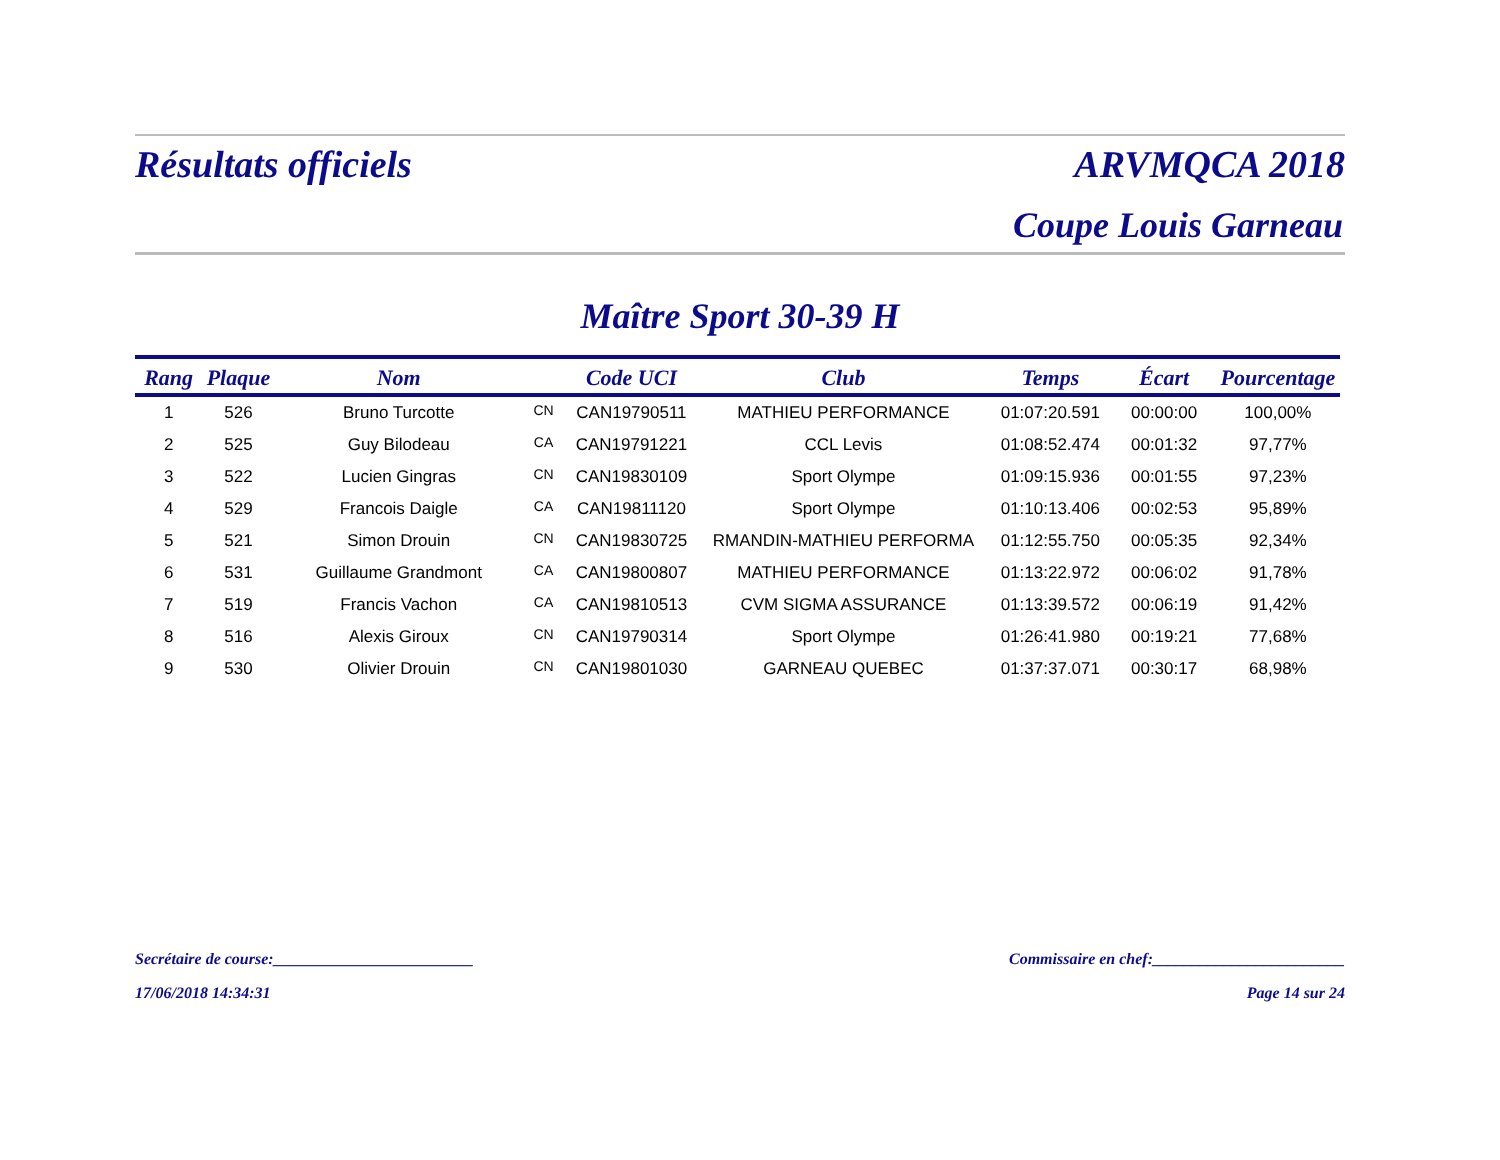Résultats officiels ARVMQCA 2018
Coupe Louis Garneau
Maître Sport 30-39 H
| Rang | Plaque | Nom | | Code UCI | Club | Temps | Écart | Pourcentage |
| --- | --- | --- | --- | --- | --- | --- | --- | --- |
| 1 | 526 | Bruno Turcotte | CN | CAN19790511 | MATHIEU PERFORMANCE | 01:07:20.591 | 00:00:00 | 100,00% |
| 2 | 525 | Guy Bilodeau | CA | CAN19791221 | CCL Levis | 01:08:52.474 | 00:01:32 | 97,77% |
| 3 | 522 | Lucien Gingras | CN | CAN19830109 | Sport Olympe | 01:09:15.936 | 00:01:55 | 97,23% |
| 4 | 529 | Francois Daigle | CA | CAN19811120 | Sport Olympe | 01:10:13.406 | 00:02:53 | 95,89% |
| 5 | 521 | Simon Drouin | CN | CAN19830725 | RMANDIN-MATHIEU PERFORMA | 01:12:55.750 | 00:05:35 | 92,34% |
| 6 | 531 | Guillaume Grandmont | CA | CAN19800807 | MATHIEU PERFORMANCE | 01:13:22.972 | 00:06:02 | 91,78% |
| 7 | 519 | Francis Vachon | CA | CAN19810513 | CVM SIGMA ASSURANCE | 01:13:39.572 | 00:06:19 | 91,42% |
| 8 | 516 | Alexis Giroux | CN | CAN19790314 | Sport Olympe | 01:26:41.980 | 00:19:21 | 77,68% |
| 9 | 530 | Olivier Drouin | CN | CAN19801030 | GARNEAU QUEBEC | 01:37:37.071 | 00:30:17 | 68,98% |
Secrétaire de course:_________________________ Commissaire en chef:________________________
17/06/2018 14:34:31 Page 14 sur 24